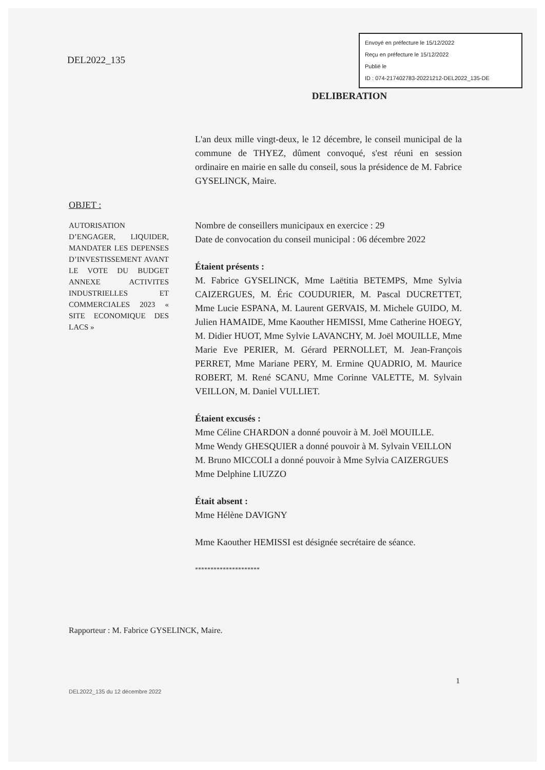DEL2022_135
Envoyé en préfecture le 15/12/2022
Reçu en préfecture le 15/12/2022
Publié le
ID : 074-217402783-20221212-DEL2022_135-DE
DELIBERATION
OBJET :
AUTORISATION D’ENGAGER, LIQUIDER, MANDATER LES DEPENSES D’INVESTISSEMENT AVANT LE VOTE DU BUDGET ANNEXE ACTIVITES INDUSTRIELLES ET COMMERCIALES 2023 « SITE ECONOMIQUE DES LACS »
L'an deux mille vingt-deux, le 12 décembre, le conseil municipal de la commune de THYEZ, dûment convoqué, s'est réuni en session ordinaire en mairie en salle du conseil, sous la présidence de M. Fabrice GYSELINCK, Maire.
Nombre de conseillers municipaux en exercice : 29
Date de convocation du conseil municipal : 06 décembre 2022
Étaient présents :
M. Fabrice GYSELINCK, Mme Laëtitia BETEMPS, Mme Sylvia CAIZERGUES, M. Éric COUDURIER, M. Pascal DUCRETTET, Mme Lucie ESPANA, M. Laurent GERVAIS, M. Michele GUIDO, M. Julien HAMAIDE, Mme Kaouther HEMISSI, Mme Catherine HOEGY, M. Didier HUOT, Mme Sylvie LAVANCHY, M. Joël MOUILLE, Mme Marie Eve PERIER, M. Gérard PERNOLLET, M. Jean-François PERRET, Mme Mariane PERY, M. Ermine QUADRIO, M. Maurice ROBERT, M. René SCANU, Mme Corinne VALETTE, M. Sylvain VEILLON, M. Daniel VULLIET.
Étaient excusés :
Mme Céline CHARDON a donné pouvoir à M. Joël MOUILLE.
Mme Wendy GHESQUIER a donné pouvoir à M. Sylvain VEILLON
M. Bruno MICCOLI a donné pouvoir à Mme Sylvia CAIZERGUES
Mme Delphine LIUZZO
Était absent :
Mme Hélène DAVIGNY
Mme Kaouther HEMISSI est désignée secrétaire de séance.
*********************
Rapporteur : M. Fabrice GYSELINCK, Maire.
1
DEL2022_135 du 12 décembre 2022